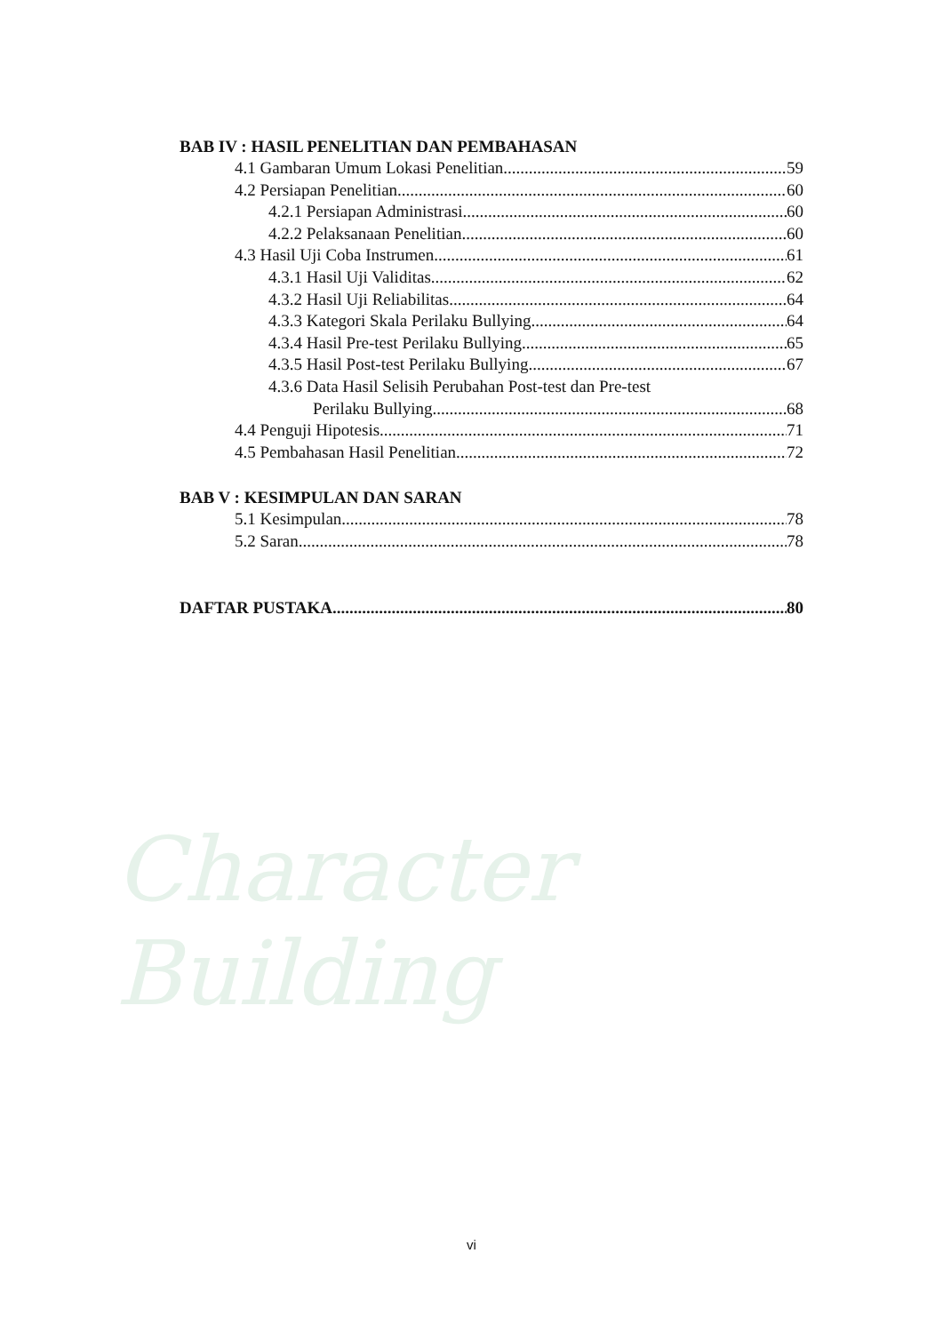Character Building
BAB IV : HASIL PENELITIAN DAN PEMBAHASAN
4.1 Gambaran Umum Lokasi Penelitian 59
4.2 Persiapan Penelitian 60
4.2.1 Persiapan Administrasi 60
4.2.2 Pelaksanaan Penelitian 60
4.3 Hasil Uji Coba Instrumen 61
4.3.1 Hasil Uji Validitas 62
4.3.2 Hasil Uji Reliabilitas 64
4.3.3 Kategori Skala Perilaku Bullying 64
4.3.4 Hasil Pre-test Perilaku Bullying 65
4.3.5 Hasil Post-test Perilaku Bullying 67
4.3.6 Data Hasil Selisih Perubahan Post-test dan Pre-test
Perilaku Bullying 68
4.4 Penguji Hipotesis 71
4.5 Pembahasan Hasil Penelitian 72
BAB V : KESIMPULAN DAN SARAN
5.1 Kesimpulan 78
5.2 Saran 78
DAFTAR PUSTAKA 80
vi